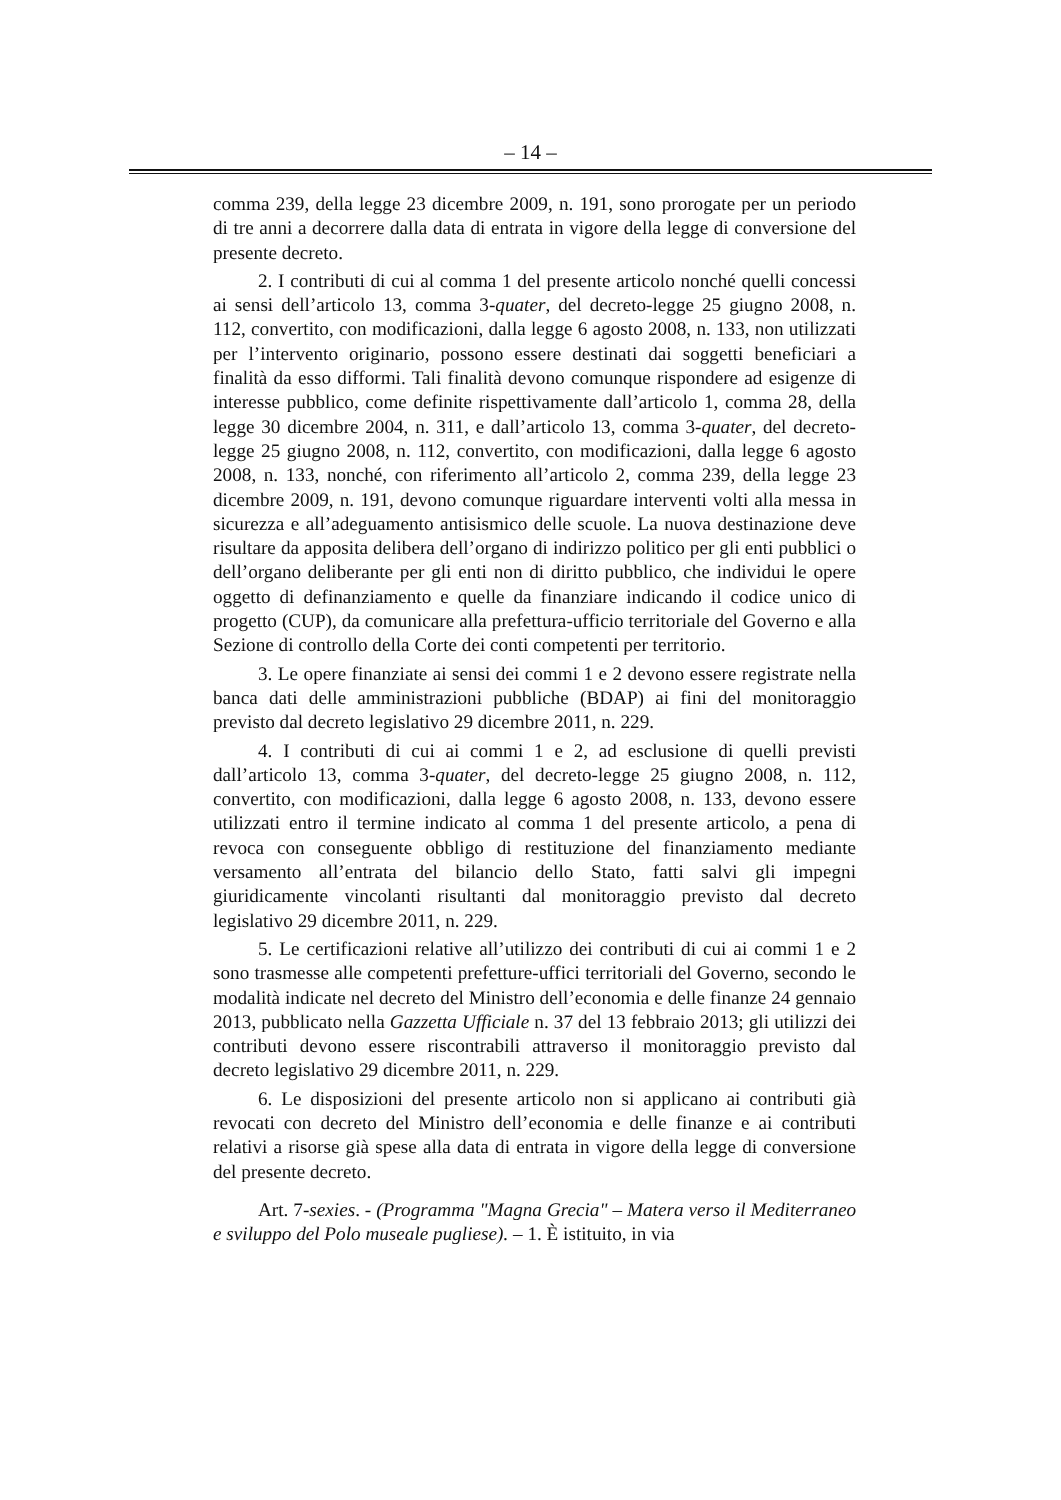– 14 –
comma 239, della legge 23 dicembre 2009, n. 191, sono prorogate per un periodo di tre anni a decorrere dalla data di entrata in vigore della legge di conversione del presente decreto.
2. I contributi di cui al comma 1 del presente articolo nonché quelli concessi ai sensi dell’articolo 13, comma 3-quater, del decreto-legge 25 giugno 2008, n. 112, convertito, con modificazioni, dalla legge 6 agosto 2008, n. 133, non utilizzati per l’intervento originario, possono essere destinati dai soggetti beneficiari a finalità da esso difformi. Tali finalità devono comunque rispondere ad esigenze di interesse pubblico, come definite rispettivamente dall’articolo 1, comma 28, della legge 30 dicembre 2004, n. 311, e dall’articolo 13, comma 3-quater, del decreto-legge 25 giugno 2008, n. 112, convertito, con modificazioni, dalla legge 6 agosto 2008, n. 133, nonché, con riferimento all’articolo 2, comma 239, della legge 23 dicembre 2009, n. 191, devono comunque riguardare interventi volti alla messa in sicurezza e all’adeguamento antisismico delle scuole. La nuova destinazione deve risultare da apposita delibera dell’organo di indirizzo politico per gli enti pubblici o dell’organo deliberante per gli enti non di diritto pubblico, che individui le opere oggetto di definanziamento e quelle da finanziare indicando il codice unico di progetto (CUP), da comunicare alla prefettura-ufficio territoriale del Governo e alla Sezione di controllo della Corte dei conti competenti per territorio.
3. Le opere finanziate ai sensi dei commi 1 e 2 devono essere registrate nella banca dati delle amministrazioni pubbliche (BDAP) ai fini del monitoraggio previsto dal decreto legislativo 29 dicembre 2011, n. 229.
4. I contributi di cui ai commi 1 e 2, ad esclusione di quelli previsti dall’articolo 13, comma 3-quater, del decreto-legge 25 giugno 2008, n. 112, convertito, con modificazioni, dalla legge 6 agosto 2008, n. 133, devono essere utilizzati entro il termine indicato al comma 1 del presente articolo, a pena di revoca con conseguente obbligo di restituzione del finanziamento mediante versamento all’entrata del bilancio dello Stato, fatti salvi gli impegni giuridicamente vincolanti risultanti dal monitoraggio previsto dal decreto legislativo 29 dicembre 2011, n. 229.
5. Le certificazioni relative all’utilizzo dei contributi di cui ai commi 1 e 2 sono trasmesse alle competenti prefetture-uffici territoriali del Governo, secondo le modalità indicate nel decreto del Ministro dell’economia e delle finanze 24 gennaio 2013, pubblicato nella Gazzetta Ufficiale n. 37 del 13 febbraio 2013; gli utilizzi dei contributi devono essere riscontrabili attraverso il monitoraggio previsto dal decreto legislativo 29 dicembre 2011, n. 229.
6. Le disposizioni del presente articolo non si applicano ai contributi già revocati con decreto del Ministro dell’economia e delle finanze e ai contributi relativi a risorse già spese alla data di entrata in vigore della legge di conversione del presente decreto.
Art. 7-sexies. - (Programma "Magna Grecia" – Matera verso il Mediterraneo e sviluppo del Polo museale pugliese). – 1. È istituito, in via